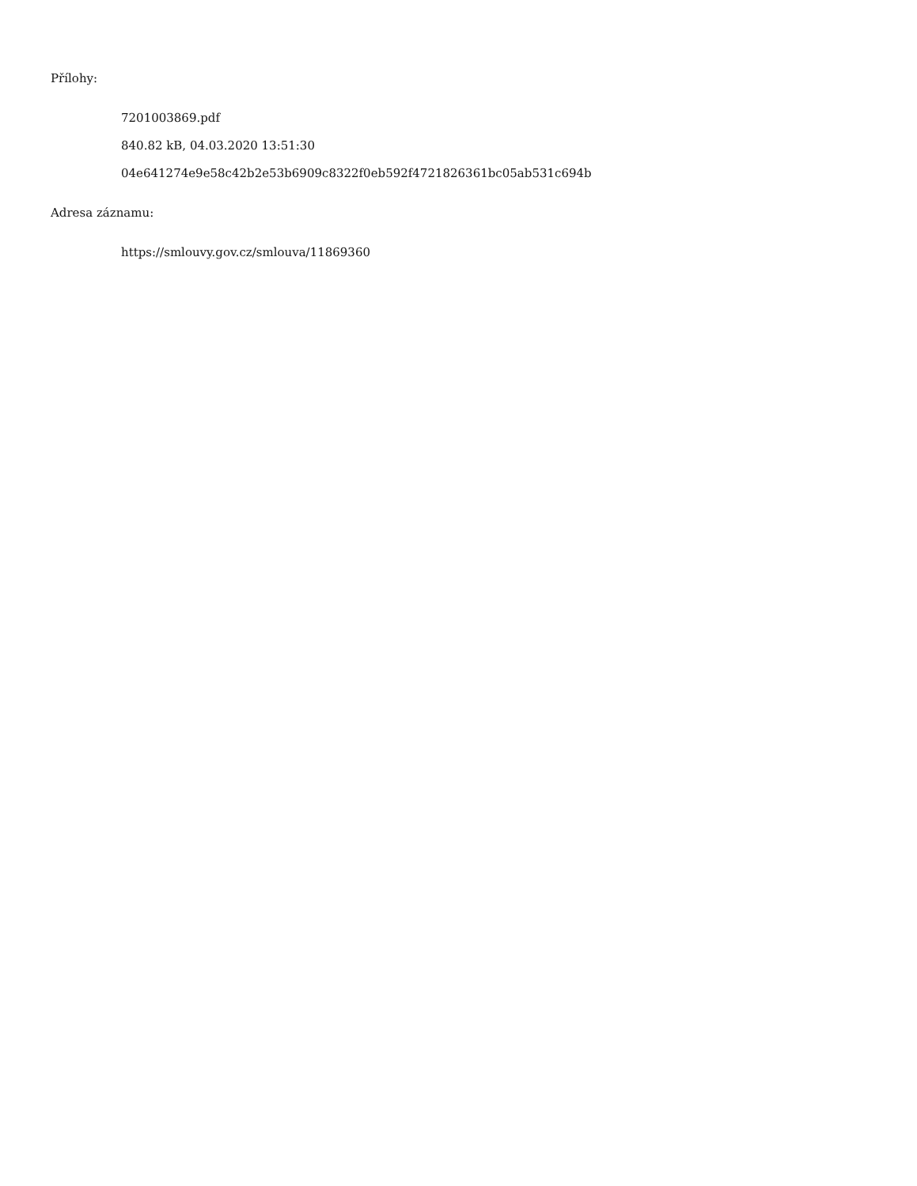Přílohy:
7201003869.pdf
840.82 kB, 04.03.2020 13:51:30
04e641274e9e58c42b2e53b6909c8322f0eb592f4721826361bc05ab531c694b
Adresa záznamu:
https://smlouvy.gov.cz/smlouva/11869360